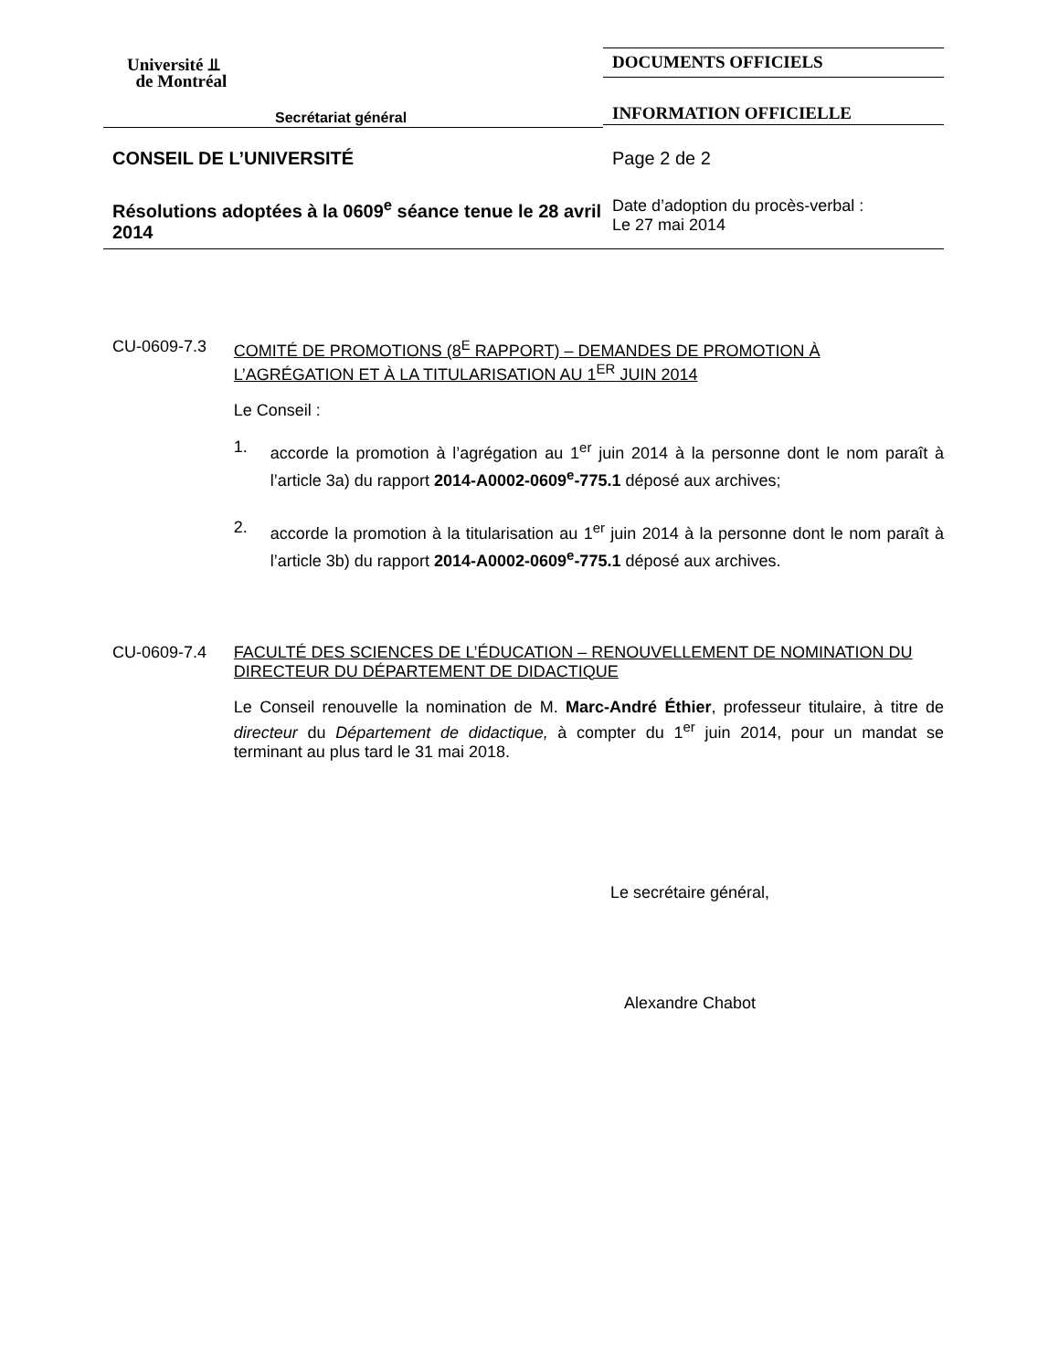Université ⫫
de Montréal
Secrétariat général
DOCUMENTS OFFICIELS
INFORMATION OFFICIELLE
CONSEIL DE L’UNIVERSITÉ Page 2 de 2
Résolutions adoptées à la 0609<sup>e</sup> séance tenue le 28 avril 2014
Date d’adoption du procès-verbal :
Le 27 mai 2014
CU-0609-7.3 COMITÉ DE PROMOTIONS (8<sup>E</sup> RAPPORT) – DEMANDES DE PROMOTION À L’AGRÉGATION ET À LA TITULARISATION AU 1<sup>ER</sup> JUIN 2014
Le Conseil :
1. accorde la promotion à l’agrégation au 1<sup>er</sup> juin 2014 à la personne dont le nom paraît à l’article 3a) du rapport 2014-A0002-0609<sup>e</sup>-775.1 déposé aux archives;
2. accorde la promotion à la titularisation au 1<sup>er</sup> juin 2014 à la personne dont le nom paraît à l’article 3b) du rapport 2014-A0002-0609<sup>e</sup>-775.1 déposé aux archives.
CU-0609-7.4 FACULTÉ DES SCIENCES DE L’ÉDUCATION – RENOUVELLEMENT DE NOMINATION DU DIRECTEUR DU DÉPARTEMENT DE DIDACTIQUE
Le Conseil renouvelle la nomination de M. Marc-André Éthier, professeur titulaire, à titre de directeur du Département de didactique, à compter du 1<sup>er</sup> juin 2014, pour un mandat se terminant au plus tard le 31 mai 2018.
Le secrétaire général,
Alexandre Chabot